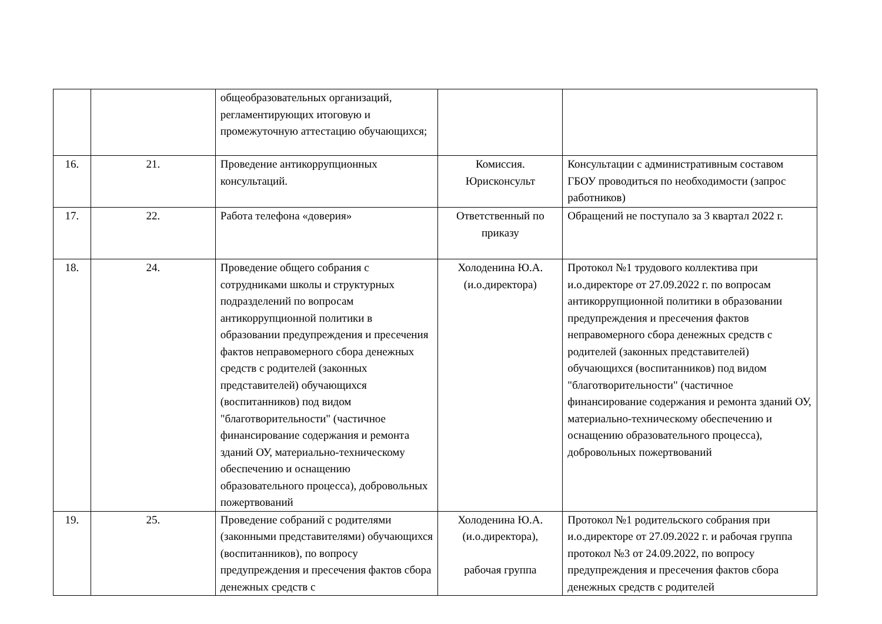| | | общеобразовательных организаций, регламентирующих итоговую и промежуточную аттестацию обучающихся; | | |
| 16. | 21. | Проведение антикоррупционных консультаций. | Комиссия. Юрисконсульт | Консультации с административным составом ГБОУ проводиться по необходимости (запрос работников) |
| 17. | 22. | Работа телефона «доверия» | Ответственный по приказу | Обращений не поступало за 3 квартал 2022 г. |
| 18. | 24. | Проведение общего собрания с сотрудниками школы и структурных подразделений по вопросам антикоррупционной политики в образовании предупреждения и пресечения фактов неправомерного сбора денежных средств с родителей (законных представителей) обучающихся (воспитанников) под видом "благотворительности" (частичное финансирование содержания и ремонта зданий ОУ, материально-техническому обеспечению и оснащению образовательного процесса), добровольных пожертвований | Холоденина Ю.А. (и.о.директора) | Протокол №1 трудового коллектива при и.о.директоре от 27.09.2022 г. по вопросам антикоррупционной политики в образовании предупреждения и пресечения фактов неправомерного сбора денежных средств с родителей (законных представителей) обучающихся (воспитанников) под видом "благотворительности" (частичное финансирование содержания и ремонта зданий ОУ, материально-техническому обеспечению и оснащению образовательного процесса), добровольных пожертвований |
| 19. | 25. | Проведение собраний с родителями (законными представителями) обучающихся (воспитанников), по вопросу предупреждения и пресечения фактов сбора денежных средств с | Холоденина Ю.А. (и.о.директора), рабочая группа | Протокол №1 родительского собрания при и.о.директоре от 27.09.2022 г. и рабочая группа протокол №3 от 24.09.2022, по вопросу предупреждения и пресечения фактов сбора денежных средств с родителей |